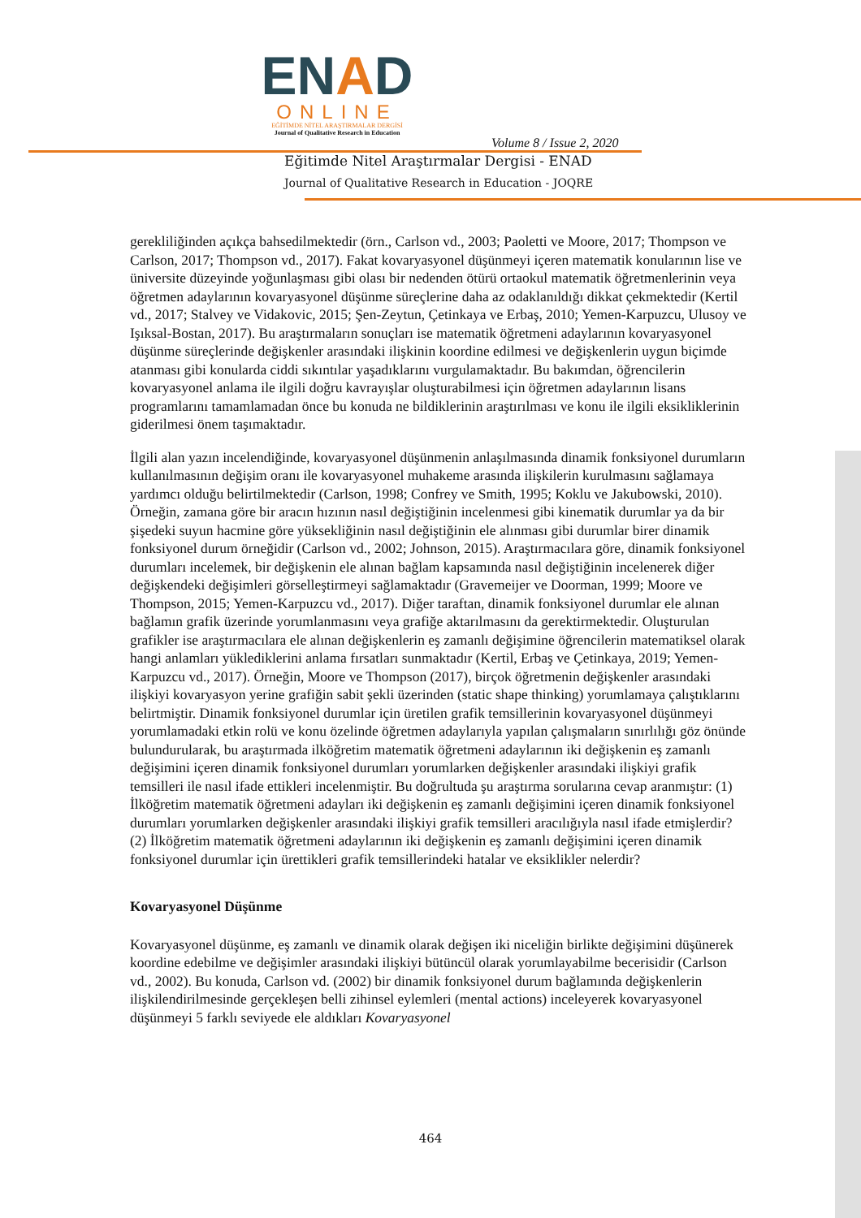ENAD
ONLINE
EĞİTİMDE NİTEL ARAŞTIRMALAR DERGİSİ
Journal of Qualitative Research in Education
Volume 8 / Issue 2, 2020
Eğitimde Nitel Araştırmalar Dergisi - ENAD
Journal of Qualitative Research in Education - JOQRE
gerekliliğinden açıkça bahsedilmektedir (örn., Carlson vd., 2003; Paoletti ve Moore, 2017; Thompson ve Carlson, 2017; Thompson vd., 2017). Fakat kovaryasyonel düşünmeyi içeren matematik konularının lise ve üniversite düzeyinde yoğunlaşması gibi olası bir nedenden ötürü ortaokul matematik öğretmenlerinin veya öğretmen adaylarının kovaryasyonel düşünme süreçlerine daha az odaklanıldığı dikkat çekmektedir (Kertil vd., 2017; Stalvey ve Vidakovic, 2015; Şen-Zeytun, Çetinkaya ve Erbaş, 2010; Yemen-Karpuzcu, Ulusoy ve Işıksal-Bostan, 2017). Bu araştırmaların sonuçları ise matematik öğretmeni adaylarının kovaryasyonel düşünme süreçlerinde değişkenler arasındaki ilişkinin koordine edilmesi ve değişkenlerin uygun biçimde atanması gibi konularda ciddi sıkıntılar yaşadıklarını vurgulamaktadır. Bu bakımdan, öğrencilerin kovaryasyonel anlama ile ilgili doğru kavrayışlar oluşturabilmesi için öğretmen adaylarının lisans programlarını tamamlamadan önce bu konuda ne bildiklerinin araştırılması ve konu ile ilgili eksikliklerinin giderilmesi önem taşımaktadır.
İlgili alan yazın incelendiğinde, kovaryasyonel düşünmenin anlaşılmasında dinamik fonksiyonel durumların kullanılmasının değişim oranı ile kovaryasyonel muhakeme arasında ilişkilerin kurulmasını sağlamaya yardımcı olduğu belirtilmektedir (Carlson, 1998; Confrey ve Smith, 1995; Koklu ve Jakubowski, 2010). Örneğin, zamana göre bir aracın hızının nasıl değiştiğinin incelenmesi gibi kinematik durumlar ya da bir şişedeki suyun hacmine göre yüksekliğinin nasıl değiştiğinin ele alınması gibi durumlar birer dinamik fonksiyonel durum örneğidir (Carlson vd., 2002; Johnson, 2015). Araştırmacılara göre, dinamik fonksiyonel durumları incelemek, bir değişkenin ele alınan bağlam kapsamında nasıl değiştiğinin incelenerek diğer değişkendeki değişimleri görselleştirmeyi sağlamaktadır (Gravemeijer ve Doorman, 1999; Moore ve Thompson, 2015; Yemen-Karpuzcu vd., 2017). Diğer taraftan, dinamik fonksiyonel durumlar ele alınan bağlamın grafik üzerinde yorumlanmasını veya grafiğe aktarılmasını da gerektirmektedir. Oluşturulan grafikler ise araştırmacılara ele alınan değişkenlerin eş zamanlı değişimine öğrencilerin matematiksel olarak hangi anlamları yüklediklerini anlama fırsatları sunmaktadır (Kertil, Erbaş ve Çetinkaya, 2019; Yemen-Karpuzcu vd., 2017). Örneğin, Moore ve Thompson (2017), birçok öğretmenin değişkenler arasındaki ilişkiyi kovaryasyon yerine grafiğin sabit şekli üzerinden (static shape thinking) yorumlamaya çalıştıklarını belirtmiştir. Dinamik fonksiyonel durumlar için üretilen grafik temsillerinin kovaryasyonel düşünmeyi yorumlamadaki etkin rolü ve konu özelinde öğretmen adaylarıyla yapılan çalışmaların sınırlılığı göz önünde bulundurularak, bu araştırmada ilköğretim matematik öğretmeni adaylarının iki değişkenin eş zamanlı değişimini içeren dinamik fonksiyonel durumları yorumlarken değişkenler arasındaki ilişkiyi grafik temsilleri ile nasıl ifade ettikleri incelenmiştir. Bu doğrultuda şu araştırma sorularına cevap aranmıştır: (1) İlköğretim matematik öğretmeni adayları iki değişkenin eş zamanlı değişimini içeren dinamik fonksiyonel durumları yorumlarken değişkenler arasındaki ilişkiyi grafik temsilleri aracılığıyla nasıl ifade etmişlerdir? (2) İlköğretim matematik öğretmeni adaylarının iki değişkenin eş zamanlı değişimini içeren dinamik fonksiyonel durumlar için ürettikleri grafik temsillerindeki hatalar ve eksiklikler nelerdir?
Kovaryasyonel Düşünme
Kovaryasyonel düşünme, eş zamanlı ve dinamik olarak değişen iki niceliğin birlikte değişimini düşünerek koordine edebilme ve değişimler arasındaki ilişkiyi bütüncül olarak yorumlayabilme becerisidir (Carlson vd., 2002). Bu konuda, Carlson vd. (2002) bir dinamik fonksiyonel durum bağlamında değişkenlerin ilişkilendirilmesinde gerçekleşen belli zihinsel eylemleri (mental actions) inceleyerek kovaryasyonel düşünmeyi 5 farklı seviyede ele aldıkları Kovaryasyonel
464